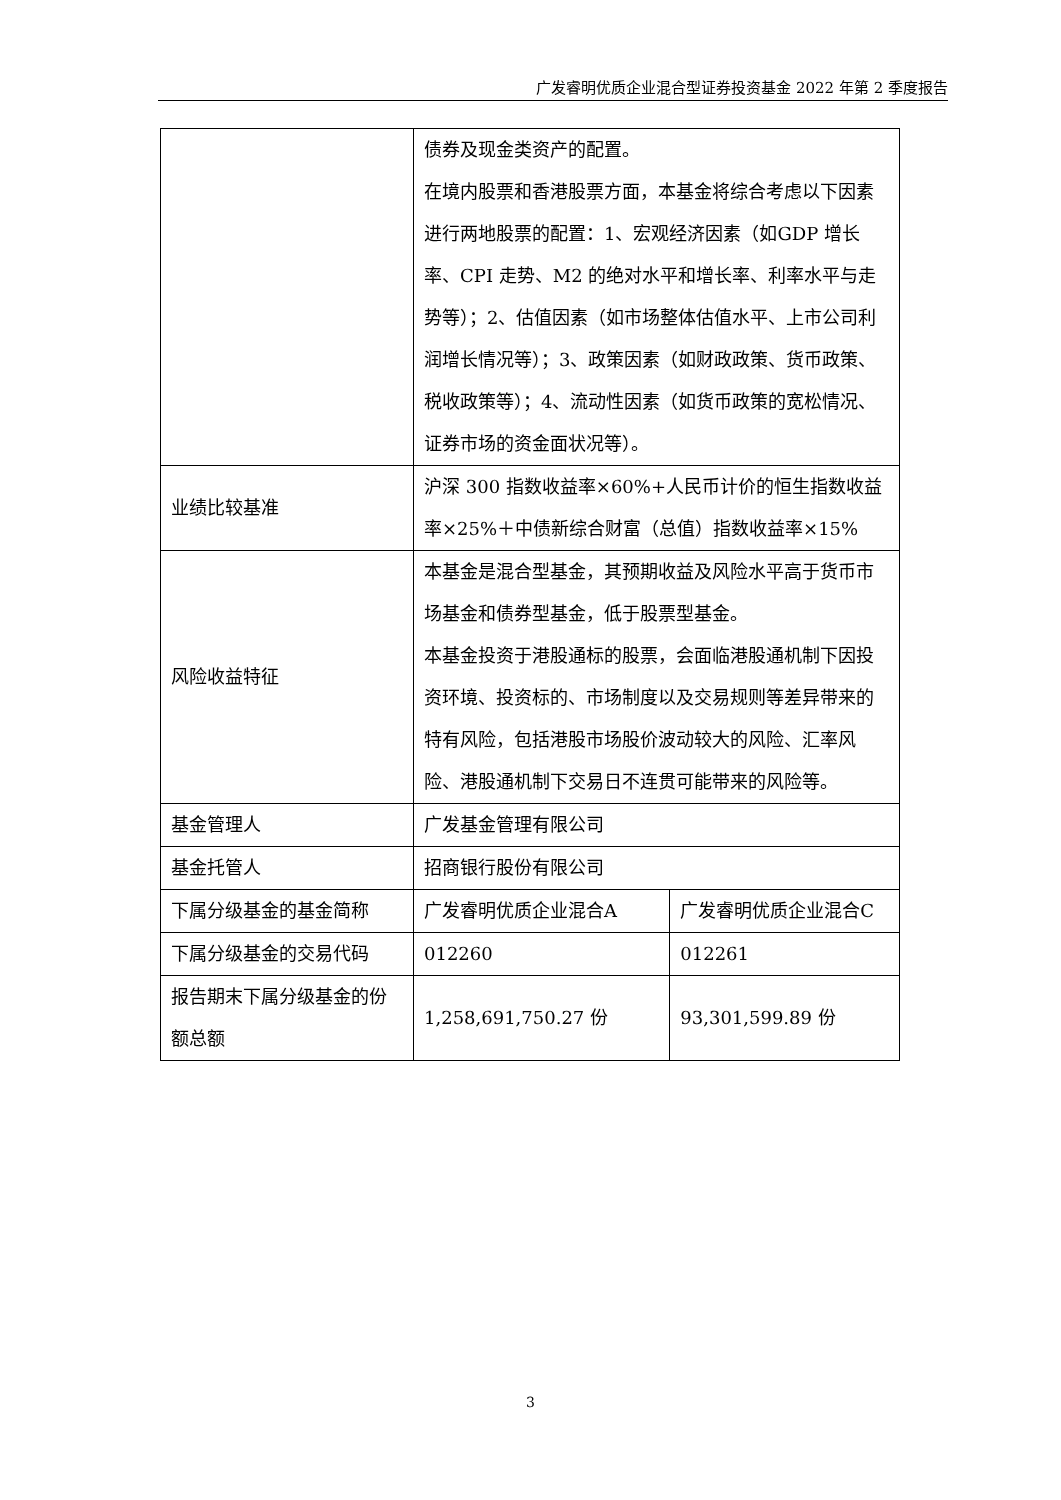广发睿明优质企业混合型证券投资基金 2022 年第 2 季度报告
| | 债券及现金类资产的配置。 在境内股票和香港股票方面，本基金将综合考虑以下因素进行两地股票的配置：1、宏观经济因素（如GDP 增长率、CPI 走势、M2 的绝对水平和增长率、利率水平与走势等）；2、估值因素（如市场整体估值水平、上市公司利润增长情况等）；3、政策因素（如财政政策、货币政策、税收政策等）；4、流动性因素（如货币政策的宽松情况、证券市场的资金面状况等）。 | |
| 业绩比较基准 | 沪深 300 指数收益率×60%+人民币计价的恒生指数收益率×25%＋中债新综合财富（总值）指数收益率×15% | |
| 风险收益特征 | 本基金是混合型基金，其预期收益及风险水平高于货币市场基金和债券型基金，低于股票型基金。 本基金投资于港股通标的股票，会面临港股通机制下因投资环境、投资标的、市场制度以及交易规则等差异带来的特有风险，包括港股市场股价波动较大的风险、汇率风险、港股通机制下交易日不连贯可能带来的风险等。 | |
| 基金管理人 | 广发基金管理有限公司 | |
| 基金托管人 | 招商银行股份有限公司 | |
| 下属分级基金的基金简称 | 广发睿明优质企业混合A | 广发睿明优质企业混合C |
| 下属分级基金的交易代码 | 012260 | 012261 |
| 报告期末下属分级基金的份额总额 | 1,258,691,750.27 份 | 93,301,599.89 份 |
3